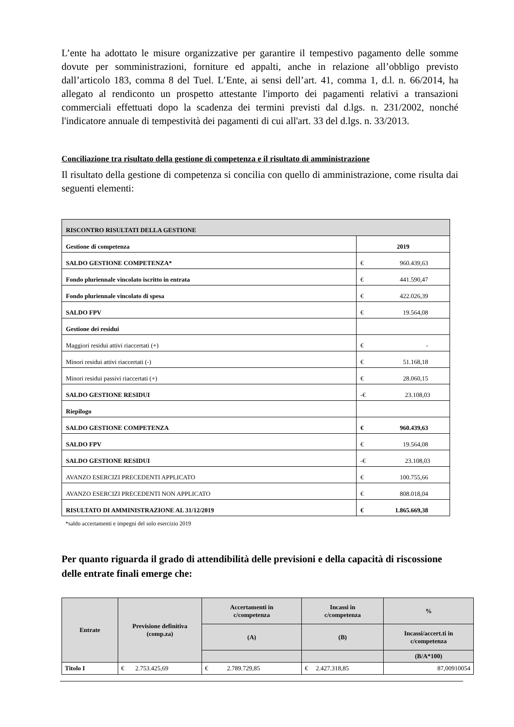L’ente ha adottato le misure organizzative per garantire il tempestivo pagamento delle somme dovute per somministrazioni, forniture ed appalti, anche in relazione all’obbligo previsto dall’articolo 183, comma 8 del Tuel. L’Ente, ai sensi dell’art. 41, comma 1, d.l. n. 66/2014, ha allegato al rendiconto un prospetto attestante l'importo dei pagamenti relativi a transazioni commerciali effettuati dopo la scadenza dei termini previsti dal d.lgs. n. 231/2002, nonché l'indicatore annuale di tempestività dei pagamenti di cui all'art. 33 del d.lgs. n. 33/2013.
Conciliazione tra risultato della gestione di competenza e il risultato di amministrazione
Il risultato della gestione di competenza si concilia con quello di amministrazione, come risulta dai seguenti elementi:
| RISCONTRO RISULTATI DELLA GESTIONE | |
| Gestione di competenza | 2019 |
| SALDO GESTIONE COMPETENZA* | € 960.439,63 |
| Fondo pluriennale vincolato iscritto in entrata | € 441.590,47 |
| Fondo pluriennale vincolato di spesa | € 422.026,39 |
| SALDO FPV | € 19.564,08 |
| Gestione dei residui | |
| Maggiori residui attivi riaccertati (+) | € - |
| Minori residui attivi riaccertati (-) | € 51.168,18 |
| Minori residui passivi riaccertati (+) | € 28.060,15 |
| SALDO GESTIONE RESIDUI | -€ 23.108,03 |
| Riepilogo | |
| SALDO GESTIONE COMPETENZA | € 960.439,63 |
| SALDO FPV | € 19.564,08 |
| SALDO GESTIONE RESIDUI | -€ 23.108,03 |
| AVANZO ESERCIZI PRECEDENTI APPLICATO | € 100.755,66 |
| AVANZO ESERCIZI PRECEDENTI NON APPLICATO | € 808.018,04 |
| RISULTATO DI AMMINISTRAZIONE AL 31/12/2019 | € 1.865.669,38 |
*saldo accertamenti e impegni del solo esercizio 2019
Per quanto riguarda il grado di attendibilità delle previsioni e della capacità di riscossione delle entrate finali emerge che:
| Entrate | Previsione definitiva (comp.za) | Accertamenti in c/competenza | Incassi in c/competenza | % |
| --- | --- | --- | --- | --- |
| | | (A) | (B) | Incassi/accert.ti in c/competenza |
| | | | | (B/A*100) |
| Titolo I | € 2.753.425,69 | € 2.789.729,85 | € 2.427.318,85 | 87,00910054 |